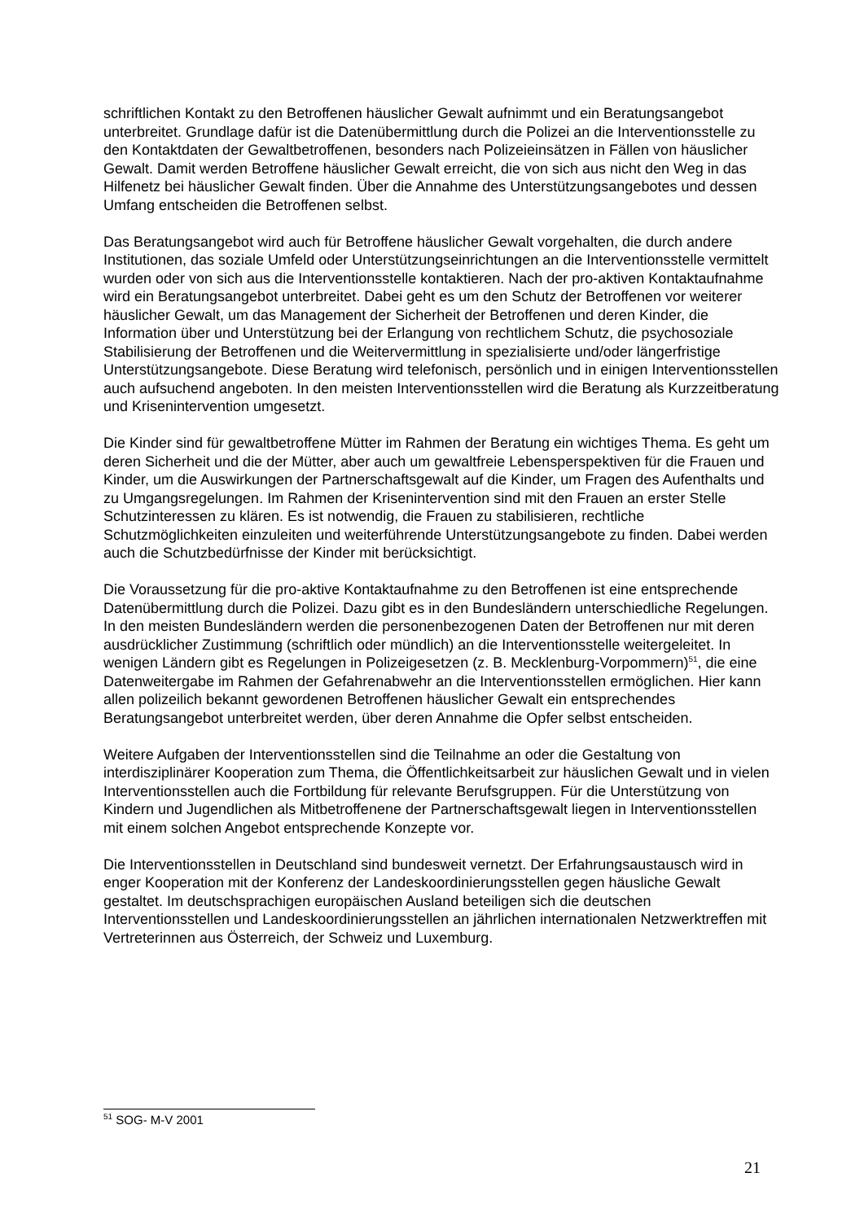schriftlichen Kontakt zu den Betroffenen häuslicher Gewalt aufnimmt und ein Beratungsangebot unterbreitet. Grundlage dafür ist die Datenübermittlung durch die Polizei an die Interventionsstelle zu den Kontaktdaten der Gewaltbetroffenen, besonders nach Polizeieinsätzen in Fällen von häuslicher Gewalt. Damit werden Betroffene häuslicher Gewalt erreicht, die von sich aus nicht den Weg in das Hilfenetz bei häuslicher Gewalt finden. Über die Annahme des Unterstützungsangebotes und dessen Umfang entscheiden die Betroffenen selbst.
Das Beratungsangebot wird auch für Betroffene häuslicher Gewalt vorgehalten, die durch andere Institutionen, das soziale Umfeld oder Unterstützungseinrichtungen an die Interventionsstelle vermittelt wurden oder von sich aus die Interventionsstelle kontaktieren. Nach der pro-aktiven Kontaktaufnahme wird ein Beratungsangebot unterbreitet. Dabei geht es um den Schutz der Betroffenen vor weiterer häuslicher Gewalt, um das Management der Sicherheit der Betroffenen und deren Kinder, die Information über und Unterstützung bei der Erlangung von rechtlichem Schutz, die psychosoziale Stabilisierung der Betroffenen und die Weitervermittlung in spezialisierte und/oder längerfristige Unterstützungsangebote. Diese Beratung wird telefonisch, persönlich und in einigen Interventionsstellen auch aufsuchend angeboten. In den meisten Interventionsstellen wird die Beratung als Kurzzeitberatung und Krisenintervention umgesetzt.
Die Kinder sind für gewaltbetroffene Mütter im Rahmen der Beratung ein wichtiges Thema. Es geht um deren Sicherheit und die der Mütter, aber auch um gewaltfreie Lebensperspektiven für die Frauen und Kinder, um die Auswirkungen der Partnerschaftsgewalt auf die Kinder, um Fragen des Aufenthalts und zu Umgangsregelungen. Im Rahmen der Krisenintervention sind mit den Frauen an erster Stelle Schutzinteressen zu klären. Es ist notwendig, die Frauen zu stabilisieren, rechtliche Schutzmöglichkeiten einzuleiten und weiterführende Unterstützungsangebote zu finden. Dabei werden auch die Schutzbedürfnisse der Kinder mit berücksichtigt.
Die Voraussetzung für die pro-aktive Kontaktaufnahme zu den Betroffenen ist eine entsprechende Datenübermittlung durch die Polizei. Dazu gibt es in den Bundesländern unterschiedliche Regelungen. In den meisten Bundesländern werden die personenbezogenen Daten der Betroffenen nur mit deren ausdrücklicher Zustimmung (schriftlich oder mündlich) an die Interventionsstelle weitergeleitet. In wenigen Ländern gibt es Regelungen in Polizeigesetzen (z. B. Mecklenburg-Vorpommern)<sup>51</sup>, die eine Datenweitergabe im Rahmen der Gefahrenabwehr an die Interventionsstellen ermöglichen. Hier kann allen polizeilich bekannt gewordenen Betroffenen häuslicher Gewalt ein entsprechendes Beratungsangebot unterbreitet werden, über deren Annahme die Opfer selbst entscheiden.
Weitere Aufgaben der Interventionsstellen sind die Teilnahme an oder die Gestaltung von interdisziplinärer Kooperation zum Thema, die Öffentlichkeitsarbeit zur häuslichen Gewalt und in vielen Interventionsstellen auch die Fortbildung für relevante Berufsgruppen. Für die Unterstützung von Kindern und Jugendlichen als Mitbetroffenene der Partnerschaftsgewalt liegen in Interventionsstellen mit einem solchen Angebot entsprechende Konzepte vor.
Die Interventionsstellen in Deutschland sind bundesweit vernetzt. Der Erfahrungsaustausch wird in enger Kooperation mit der Konferenz der Landeskoordinierungsstellen gegen häusliche Gewalt gestaltet. Im deutschsprachigen europäischen Ausland beteiligen sich die deutschen Interventionsstellen und Landeskoordinierungsstellen an jährlichen internationalen Netzwerktreffen mit Vertreterinnen aus Österreich, der Schweiz und Luxemburg.
<sup>51</sup> SOG- M-V 2001
21